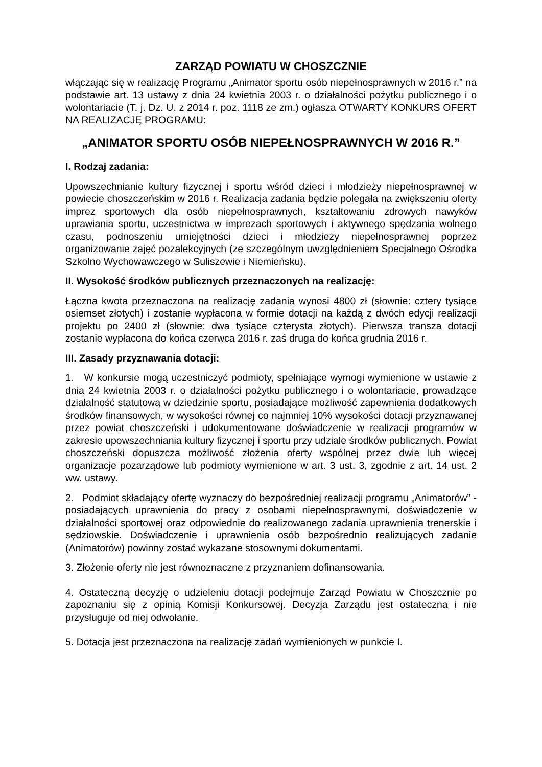ZARZĄD POWIATU W CHOSZCZNIE
włączając się w realizację Programu „Animator sportu osób niepełnosprawnych w 2016 r.” na podstawie art. 13 ustawy z dnia 24 kwietnia 2003 r. o działalności pożytku publicznego i o wolontariacie (T. j. Dz. U. z 2014 r. poz. 1118 ze zm.) ogłasza OTWARTY KONKURS OFERT NA REALIZACJĘ PROGRAMU:
„ANIMATOR SPORTU OSÓB NIEPEŁNOSPRAWNYCH W 2016 R.”
I. Rodzaj zadania:
Upowszechnianie kultury fizycznej i sportu wśród dzieci i młodzieży niepełnosprawnej w powiecie choszczeńskim w 2016 r. Realizacja zadania będzie polegała na zwiększeniu oferty imprez sportowych dla osób niepełnosprawnych, kształtowaniu zdrowych nawyków uprawiania sportu, uczestnictwa w imprezach sportowych i aktywnego spędzania wolnego czasu, podnoszeniu umiejętności dzieci i młodzieży niepełnosprawnej poprzez organizowanie zajęć pozalekcyjnych (ze szczególnym uwzględnieniem Specjalnego Ośrodka Szkolno Wychowawczego w Suliszewie i Niemieńsku).
II. Wysokość środków publicznych przeznaczonych na realizację:
Łączna kwota przeznaczona na realizację zadania wynosi 4800 zł (słownie: cztery tysiące osiemset złotych) i zostanie wypłacona w formie dotacji na każdą z dwóch edycji realizacji projektu po 2400 zł (słownie: dwa tysiące czterysta złotych). Pierwsza transza dotacji zostanie wypłacona do końca czerwca 2016 r. zaś druga do końca grudnia 2016 r.
III. Zasady przyznawania dotacji:
1. W konkursie mogą uczestniczyć podmioty, spełniające wymogi wymienione w ustawie z dnia 24 kwietnia 2003 r. o działalności pożytku publicznego i o wolontariacie, prowadzące działalność statutową w dziedzinie sportu, posiadające możliwość zapewnienia dodatkowych środków finansowych, w wysokości równej co najmniej 10% wysokości dotacji przyznawanej przez powiat choszczeński i udokumentowane doświadczenie w realizacji programów w zakresie upowszechniania kultury fizycznej i sportu przy udziale środków publicznych. Powiat choszczeński dopuszcza możliwość złożenia oferty wspólnej przez dwie lub więcej organizacje pozarządowe lub podmioty wymienione w art. 3 ust. 3, zgodnie z art. 14 ust. 2 ww. ustawy.
2. Podmiot składający ofertę wyznaczy do bezpośredniej realizacji programu „Animatorów” - posiadających uprawnienia do pracy z osobami niepełnosprawnymi, doświadczenie w działalności sportowej oraz odpowiednie do realizowanego zadania uprawnienia trenerskie i sędziowskie. Doświadczenie i uprawnienia osób bezpośrednio realizujących zadanie (Animatorów) powinny zostać wykazane stosownymi dokumentami.
3. Złożenie oferty nie jest równoznaczne z przyznaniem dofinansowania.
4. Ostateczną decyzję o udzieleniu dotacji podejmuje Zarząd Powiatu w Choszcznie po zapoznaniu się z opinią Komisji Konkursowej. Decyzja Zarządu jest ostateczna i nie przysługuje od niej odwołanie.
5. Dotacja jest przeznaczona na realizację zadań wymienionych w punkcie I.